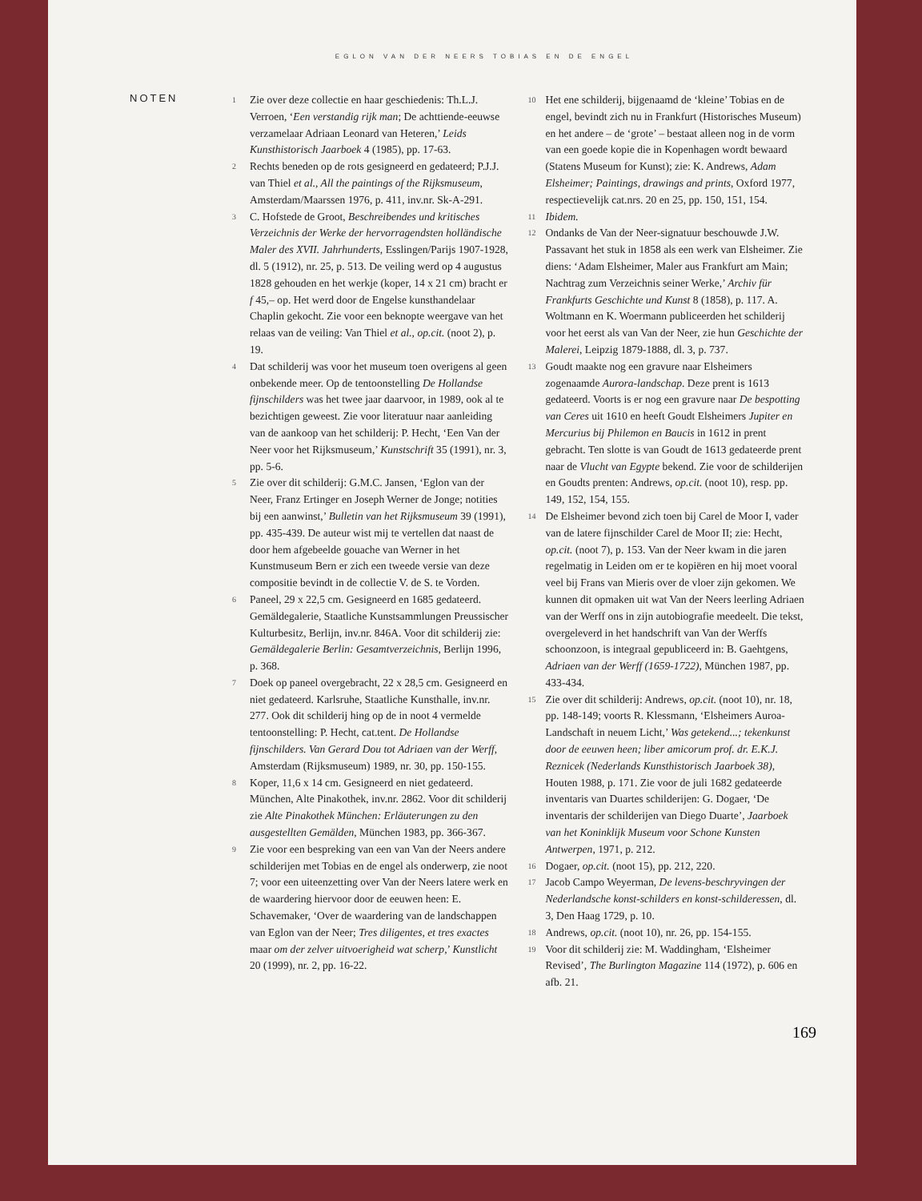EGLON VAN DER NEERS TOBIAS EN DE ENGEL
NOTEN
1
Zie over deze collectie en haar geschiedenis: Th.L.J. Verroen, ‘Een verstandig rijk man; De achttiende-eeuwse verzamelaar Adriaan Leonard van Heteren,’ Leids Kunsthistorisch Jaarboek 4 (1985), pp. 17-63.
2
Rechts beneden op de rots gesigneerd en gedateerd; P.J.J. van Thiel et al., All the paintings of the Rijksmuseum, Amsterdam/Maarssen 1976, p. 411, inv.nr. Sk-A-291.
3
C. Hofstede de Groot, Beschreibendes und kritisches Verzeichnis der Werke der hervorragendsten holländische Maler des XVII. Jahrhunderts, Esslingen/Parijs 1907-1928, dl. 5 (1912), nr. 25, p. 513. De veiling werd op 4 augustus 1828 gehouden en het werkje (koper, 14 x 21 cm) bracht er f 45,– op. Het werd door de Engelse kunsthandelaar Chaplin gekocht. Zie voor een beknopte weergave van het relaas van de veiling: Van Thiel et al., op.cit. (noot 2), p. 19.
4
Dat schilderij was voor het museum toen overigens al geen onbekende meer. Op de tentoonstelling De Hollandse fijnschilders was het twee jaar daarvoor, in 1989, ook al te bezichtigen geweest. Zie voor literatuur naar aanleiding van de aankoop van het schilderij: P. Hecht, ‘Een Van der Neer voor het Rijksmuseum,’ Kunstschrift 35 (1991), nr. 3, pp. 5-6.
5
Zie over dit schilderij: G.M.C. Jansen, ‘Eglon van der Neer, Franz Ertinger en Joseph Werner de Jonge; notities bij een aanwinst,’ Bulletin van het Rijksmuseum 39 (1991), pp. 435-439. De auteur wist mij te vertellen dat naast de door hem afgebeelde gouache van Werner in het Kunstmuseum Bern er zich een tweede versie van deze compositie bevindt in de collectie V. de S. te Vorden.
6
Paneel, 29 x 22,5 cm. Gesigneerd en 1685 gedateerd. Gemäldegalerie, Staatliche Kunstsammlungen Preussischer Kulturbesitz, Berlijn, inv.nr. 846A. Voor dit schilderij zie: Gemäldegalerie Berlin: Gesamtverzeichnis, Berlijn 1996, p. 368.
7
Doek op paneel overgebracht, 22 x 28,5 cm. Gesigneerd en niet gedateerd. Karlsruhe, Staatliche Kunsthalle, inv.nr. 277. Ook dit schilderij hing op de in noot 4 vermelde tentoonstelling: P. Hecht, cat.tent. De Hollandse fijnschilders. Van Gerard Dou tot Adriaen van der Werff, Amsterdam (Rijksmuseum) 1989, nr. 30, pp. 150-155.
8
Koper, 11,6 x 14 cm. Gesigneerd en niet gedateerd. München, Alte Pinakothek, inv.nr. 2862. Voor dit schilderij zie Alte Pinakothek München: Erläuterungen zu den ausgestellten Gemälden, München 1983, pp. 366-367.
9
Zie voor een bespreking van een van Van der Neers andere schilderijen met Tobias en de engel als onderwerp, zie noot 7; voor een uiteenzetting over Van der Neers latere werk en de waardering hiervoor door de eeuwen heen: E. Schavemaker, ‘Over de waardering van de landschappen van Eglon van der Neer; Tres diligentes, et tres exactes maar om der zelver uitvoerigheid wat scherp,’ Kunstlicht 20 (1999), nr. 2, pp. 16-22.
10
Het ene schilderij, bijgenaamd de ‘kleine’ Tobias en de engel, bevindt zich nu in Frankfurt (Historisches Museum) en het andere – de ‘grote’ – bestaat alleen nog in de vorm van een goede kopie die in Kopenhagen wordt bewaard (Statens Museum for Kunst); zie: K. Andrews, Adam Elsheimer; Paintings, drawings and prints, Oxford 1977, respectievelijk cat.nrs. 20 en 25, pp. 150, 151, 154.
11
Ibidem.
12
Ondanks de Van der Neer-signatuur beschouwde J.W. Passavant het stuk in 1858 als een werk van Elsheimer. Zie diens: ‘Adam Elsheimer, Maler aus Frankfurt am Main; Nachtrag zum Verzeichnis seiner Werke,’ Archiv für Frankfurts Geschichte und Kunst 8 (1858), p. 117. A. Woltmann en K. Woermann publiceerden het schilderij voor het eerst als van Van der Neer, zie hun Geschichte der Malerei, Leipzig 1879-1888, dl. 3, p. 737.
13
Goudt maakte nog een gravure naar Elsheimers zogenaamde Aurora-landschap. Deze prent is 1613 gedateerd. Voorts is er nog een gravure naar De bespotting van Ceres uit 1610 en heeft Goudt Elsheimers Jupiter en Mercurius bij Philemon en Baucis in 1612 in prent gebracht. Ten slotte is van Goudt de 1613 gedateerde prent naar de Vlucht van Egypte bekend. Zie voor de schilderijen en Goudts prenten: Andrews, op.cit. (noot 10), resp. pp. 149, 152, 154, 155.
14
De Elsheimer bevond zich toen bij Carel de Moor I, vader van de latere fijnschilder Carel de Moor II; zie: Hecht, op.cit. (noot 7), p. 153. Van der Neer kwam in die jaren regelmatig in Leiden om er te kopiëren en hij moet vooral veel bij Frans van Mieris over de vloer zijn gekomen. We kunnen dit opmaken uit wat Van der Neers leerling Adriaen van der Werff ons in zijn autobiografie meedeelt. Die tekst, overgeleverd in het handschrift van Van der Werffs schoonzoon, is integraal gepubliceerd in: B. Gaehtgens, Adriaen van der Werff (1659-1722), München 1987, pp. 433-434.
15
Zie over dit schilderij: Andrews, op.cit. (noot 10), nr. 18, pp. 148-149; voorts R. Klessmann, ‘Elsheimers Auroa-Landschaft in neuem Licht,’ Was getekend...; tekenkunst door de eeuwen heen; liber amicorum prof. dr. E.K.J. Reznicek (Nederlands Kunsthistorisch Jaarboek 38), Houten 1988, p. 171. Zie voor de juli 1682 gedateerde inventaris van Duartes schilderijen: G. Dogaer, ‘De inventaris der schilderijen van Diego Duarte’, Jaarboek van het Koninklijk Museum voor Schone Kunsten Antwerpen, 1971, p. 212.
16
Dogaer, op.cit. (noot 15), pp. 212, 220.
17
Jacob Campo Weyerman, De levens-beschryvingen der Nederlandsche konst-schilders en konst-schilderessen, dl. 3, Den Haag 1729, p. 10.
18
Andrews, op.cit. (noot 10), nr. 26, pp. 154-155.
19
Voor dit schilderij zie: M. Waddingham, ‘Elsheimer Revised’, The Burlington Magazine 114 (1972), p. 606 en afb. 21.
169